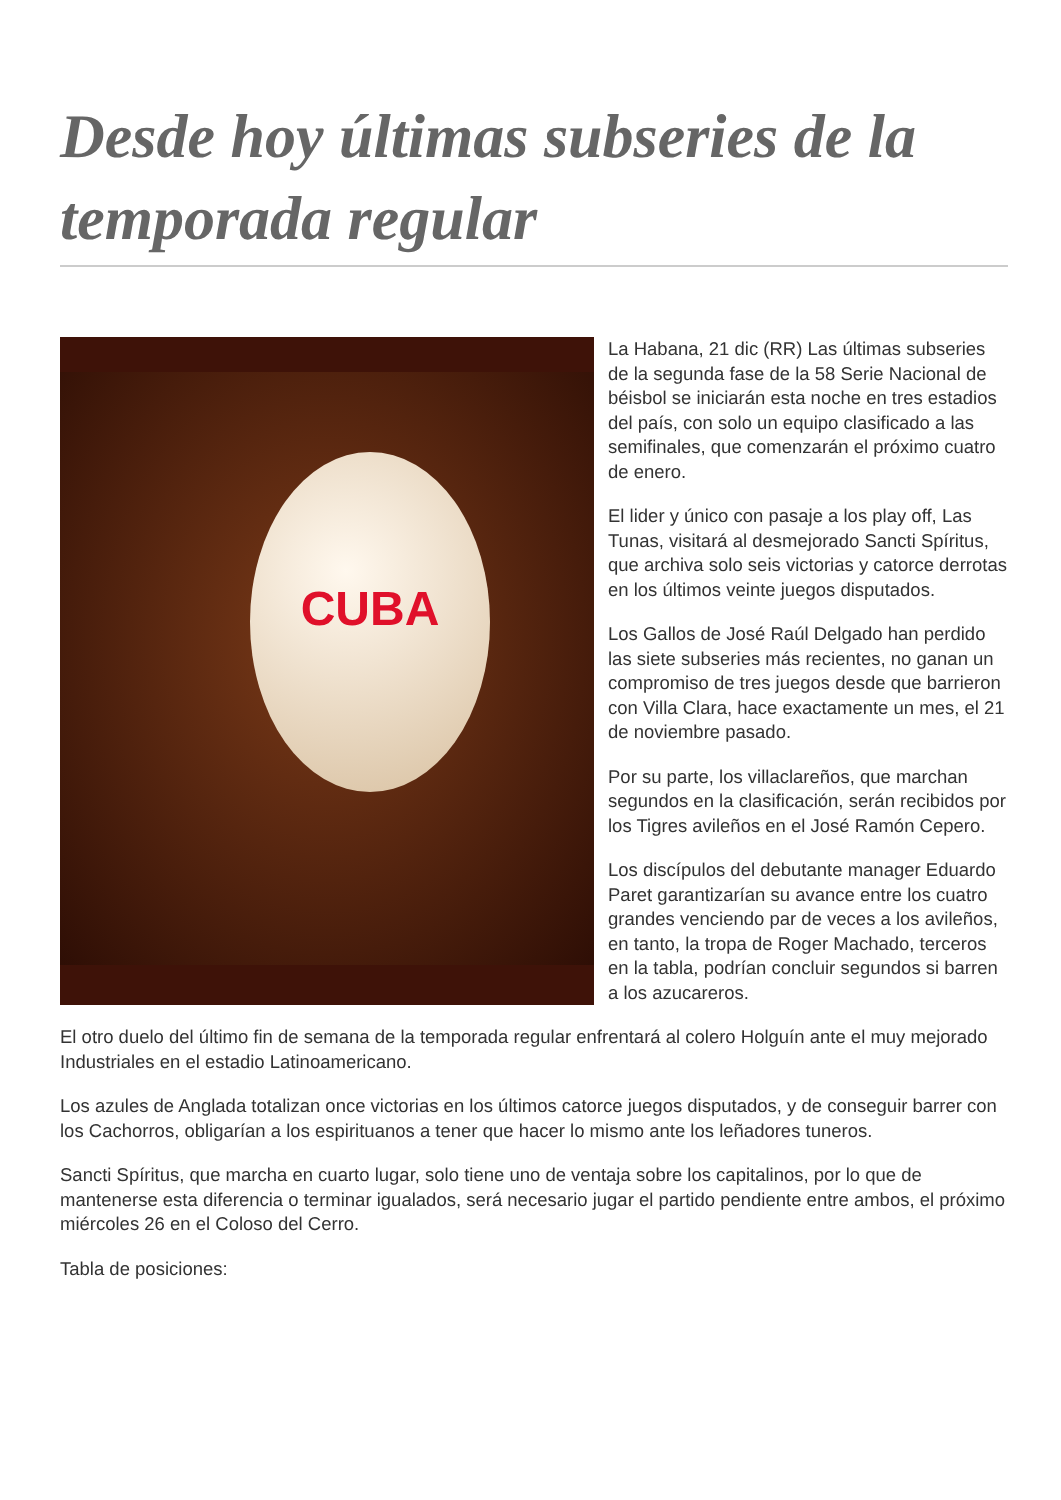Desde hoy últimas subseries de la temporada regular
CUBA
La Habana, 21 dic (RR) Las últimas subseries de la segunda fase de la 58 Serie Nacional de béisbol se iniciarán esta noche en tres estadios del país, con solo un equipo clasificado a las semifinales, que comenzarán el próximo cuatro de enero.
El lider y único con pasaje a los play off, Las Tunas, visitará al desmejorado Sancti Spíritus, que archiva solo seis victorias y catorce derrotas en los últimos veinte juegos disputados.
Los Gallos de José Raúl Delgado han perdido las siete subseries más recientes, no ganan un compromiso de tres juegos desde que barrieron con Villa Clara, hace exactamente un mes, el 21 de noviembre pasado.
Por su parte, los villaclareños, que marchan segundos en la clasificación, serán recibidos por los Tigres avileños en el José Ramón Cepero.
Los discípulos del debutante manager Eduardo Paret garantizarían su avance entre los cuatro grandes venciendo par de veces a los avileños, en tanto, la tropa de Roger Machado, terceros en la tabla, podrían concluir segundos si barren a los azucareros.
El otro duelo del último fin de semana de la temporada regular enfrentará al colero Holguín ante el muy mejorado Industriales en el estadio Latinoamericano.
Los azules de Anglada totalizan once victorias en los últimos catorce juegos disputados, y de conseguir barrer con los Cachorros, obligarían a los espirituanos a tener que hacer lo mismo ante los leñadores tuneros.
Sancti Spíritus, que marcha en cuarto lugar, solo tiene uno de ventaja sobre los capitalinos, por lo que de mantenerse esta diferencia o terminar igualados, será necesario jugar el partido pendiente entre ambos, el próximo miércoles 26 en el Coloso del Cerro.
Tabla de posiciones: